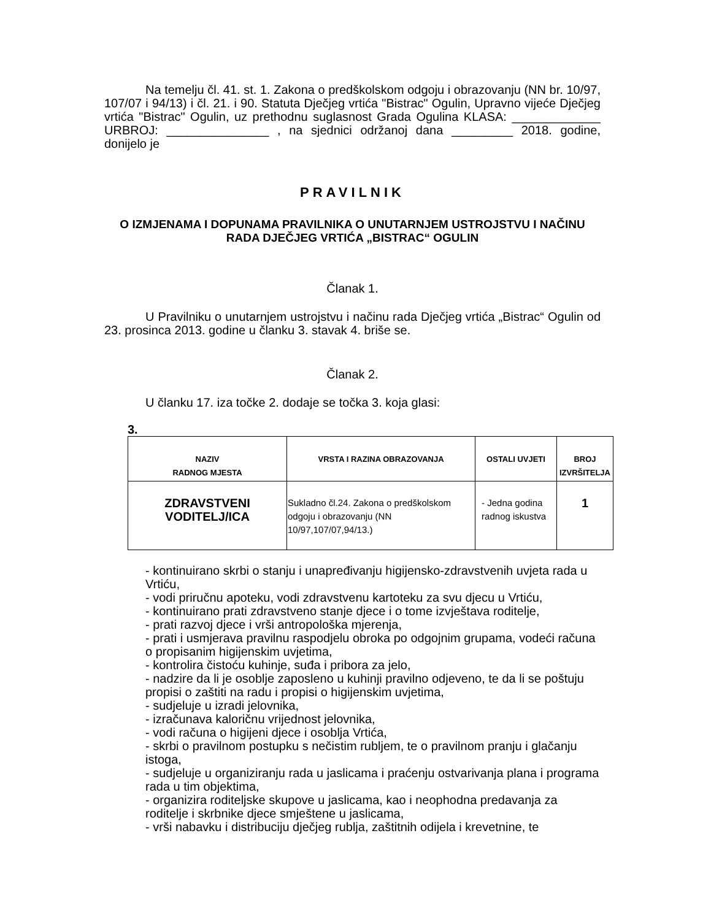Na temelju čl. 41. st. 1. Zakona o predškolskom odgoju i obrazovanju (NN br. 10/97, 107/07 i 94/13) i čl. 21. i 90. Statuta Dječjeg vrtića "Bistrac" Ogulin, Upravno vijeće Dječjeg vrtića "Bistrac" Ogulin, uz prethodnu suglasnost Grada Ogulina KLASA: _____________ URBROJ: _______________ , na sjednici održanoj dana _________ 2018. godine, donijelo je
PRAVILNIK
O IZMJENAMA I DOPUNAMA PRAVILNIKA O UNUTARNJEM USTROJSTVU I NAČINU RADA DJEČJEG VRTIĆA „BISTRAC“ OGULIN
Članak 1.
U Pravilniku o unutarnjem ustrojstvu i načinu rada Dječjeg vrtića „Bistrac“ Ogulin od 23. prosinca 2013. godine u članku 3. stavak 4. briše se.
Članak 2.
U članku 17. iza točke 2. dodaje se točka 3. koja glasi:
3.
| NAZIV RADNOG MJESTA | VRSTA I RAZINA OBRAZOVANJA | OSTALI UVJETI | BROJ IZVRŠITELJA |
| --- | --- | --- | --- |
| ZDRAVSTVENI VODITELJ/ICA | Sukladno čl.24. Zakona o predškolskom odgoju i obrazovanju (NN 10/97,107/07,94/13.) | - Jedna godina radnog iskustva | 1 |
- kontinuirano skrbi o stanju i unapređivanju higijensko-zdravstvenih uvjeta rada u Vrtiću,
- vodi priručnu apoteku, vodi zdravstvenu kartoteku za svu djecu u Vrtiću,
- kontinuirano prati zdravstveno stanje djece i o tome izvještava roditelje,
- prati razvoj djece i vrši antropološka mjerenja,
- prati i usmjerava pravilnu raspodjelu obroka po odgojnim grupama, vodeći računa o propisanim higijenskim uvjetima,
- kontrolira čistoću kuhinje, suđa i pribora za jelo,
- nadzire da li je osoblje zaposleno u kuhinji pravilno odjeveno, te da li se poštuju propisi o zaštiti na radu i propisi o higijenskim uvjetima,
- sudjeluje u izradi jelovnika,
- izračunava kaloričnu vrijednost jelovnika,
- vodi računa o higijeni djece i osoblja Vrtića,
- skrbi o pravilnom postupku s nečistim rubljem, te o pravilnom pranju i glačanju istoga,
- sudjeluje u organiziranju rada u jaslicama i praćenju ostvarivanja plana i programa rada u tim objektima,
- organizira roditeljske skupove u jaslicama, kao i neophodna predavanja za roditelje i skrbnike djece smještene u jaslicama,
- vrši nabavku i distribuciju dječjeg rublja, zaštitnih odijela i krevetnine, te